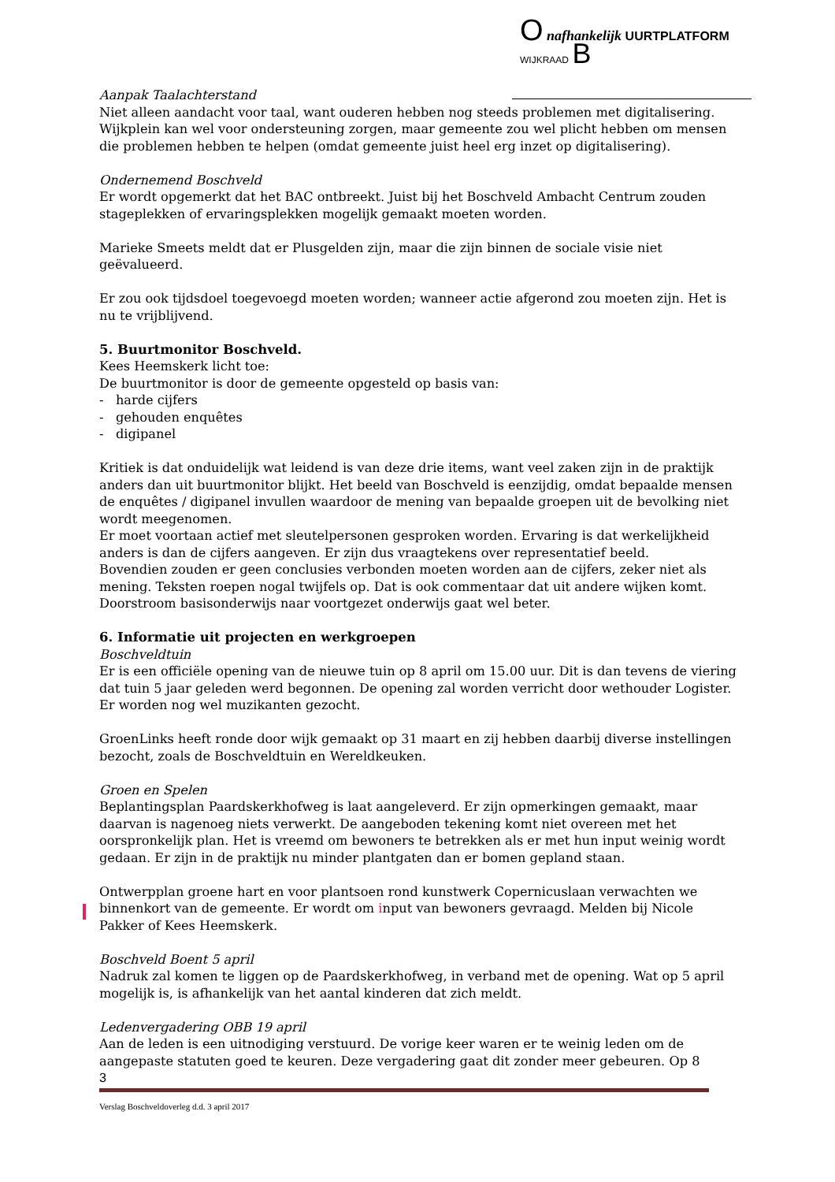O nafhankelijk UURTPLATFORM
WIJKRAAD B
Aanpak Taalachterstand
Niet alleen aandacht voor taal, want ouderen hebben nog steeds problemen met digitalisering. Wijkplein kan wel voor ondersteuning zorgen, maar gemeente zou wel plicht hebben om mensen die problemen hebben te helpen (omdat gemeente juist heel erg inzet op digitalisering).
Ondernemend Boschveld
Er wordt opgemerkt dat het BAC ontbreekt. Juist bij het Boschveld Ambacht Centrum zouden stageplekken of ervaringsplekken mogelijk gemaakt moeten worden.
Marieke Smeets meldt dat er Plusgelden zijn, maar die zijn binnen de sociale visie niet geëvalueerd.
Er zou ook tijdsdoel toegevoegd moeten worden; wanneer actie afgerond zou moeten zijn. Het is nu te vrijblijvend.
5. Buurtmonitor Boschveld.
Kees Heemskerk licht toe:
De buurtmonitor is door de gemeente opgesteld op basis van:
- harde cijfers
- gehouden enquêtes
- digipanel
Kritiek is dat onduidelijk wat leidend is van deze drie items, want veel zaken zijn in de praktijk anders dan uit buurtmonitor blijkt. Het beeld van Boschveld is eenzijdig, omdat bepaalde mensen de enquêtes / digipanel invullen waardoor de mening van bepaalde groepen uit de bevolking niet wordt meegenomen.
Er moet voortaan actief met sleutelpersonen gesproken worden. Ervaring is dat werkelijkheid anders is dan de cijfers aangeven. Er zijn dus vraagtekens over representatief beeld.
Bovendien zouden er geen conclusies verbonden moeten worden aan de cijfers, zeker niet als mening. Teksten roepen nogal twijfels op. Dat is ook commentaar dat uit andere wijken komt.
Doorstroom basisonderwijs naar voortgezet onderwijs gaat wel beter.
6. Informatie uit projecten en werkgroepen
Boschveldtuin
Er is een officiële opening van de nieuwe tuin op 8 april om 15.00 uur. Dit is dan tevens de viering dat tuin 5 jaar geleden werd begonnen. De opening zal worden verricht door wethouder Logister. Er worden nog wel muzikanten gezocht.
GroenLinks heeft ronde door wijk gemaakt op 31 maart en zij hebben daarbij diverse instellingen bezocht, zoals de Boschveldtuin en Wereldkeuken.
Groen en Spelen
Beplantingsplan Paardskerkhofweg is laat aangeleverd. Er zijn opmerkingen gemaakt, maar daarvan is nagenoeg niets verwerkt. De aangeboden tekening komt niet overeen met het oorspronkelijk plan. Het is vreemd om bewoners te betrekken als er met hun input weinig wordt gedaan. Er zijn in de praktijk nu minder plantgaten dan er bomen gepland staan.
Ontwerpplan groene hart en voor plantsoen rond kunstwerk Copernicuslaan verwachten we binnenkort van de gemeente. Er wordt om input van bewoners gevraagd. Melden bij Nicole Pakker of Kees Heemskerk.
Boschveld Boent 5 april
Nadruk zal komen te liggen op de Paardskerkhofweg, in verband met de opening. Wat op 5 april mogelijk is, is afhankelijk van het aantal kinderen dat zich meldt.
Ledenvergadering OBB 19 april
Aan de leden is een uitnodiging verstuurd. De vorige keer waren er te weinig leden om de aangepaste statuten goed te keuren. Deze vergadering gaat dit zonder meer gebeuren. Op 8
3
Verslag Boschveldoverleg d.d. 3 april 2017